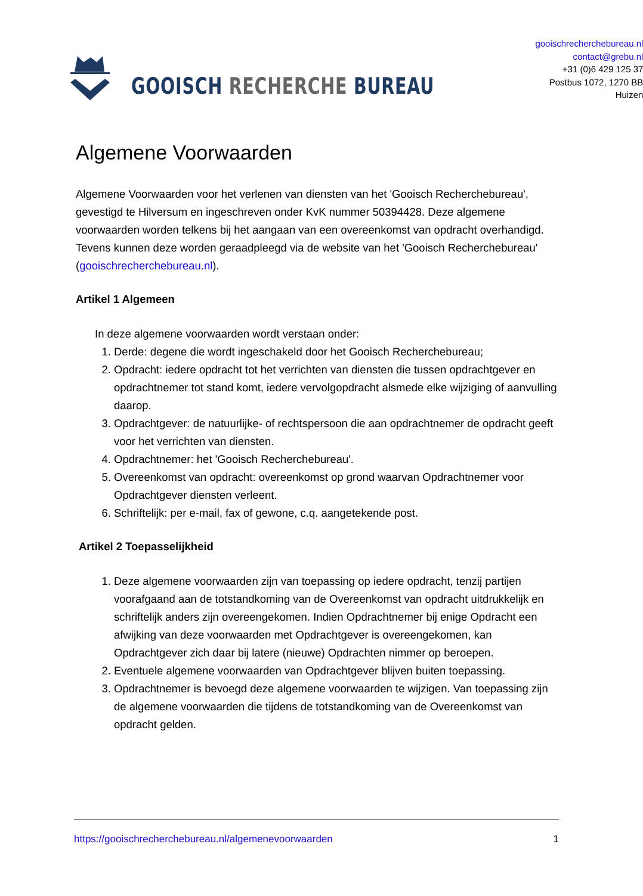GOOISCH RECHERCHE BUREAU
gooischrecherchebureau.nl
contact@grebu.nl
+31 (0)6 429 125 37
Postbus 1072, 1270 BB Huizen
Algemene Voorwaarden
Algemene Voorwaarden voor het verlenen van diensten van het 'Gooisch Recherchebureau', gevestigd te Hilversum en ingeschreven onder KvK nummer 50394428. Deze algemene voorwaarden worden telkens bij het aangaan van een overeenkomst van opdracht overhandigd. Tevens kunnen deze worden geraadpleegd via de website van het 'Gooisch Recherchebureau' (gooischrecherchebureau.nl).
Artikel 1 Algemeen
In deze algemene voorwaarden wordt verstaan onder:
1. Derde: degene die wordt ingeschakeld door het Gooisch Recherchebureau;
2. Opdracht: iedere opdracht tot het verrichten van diensten die tussen opdrachtgever en opdrachtnemer tot stand komt, iedere vervolgopdracht alsmede elke wijziging of aanvulling daarop.
3. Opdrachtgever: de natuurlijke- of rechtspersoon die aan opdrachtnemer de opdracht geeft voor het verrichten van diensten.
4. Opdrachtnemer: het 'Gooisch Recherchebureau'.
5. Overeenkomst van opdracht: overeenkomst op grond waarvan Opdrachtnemer voor Opdrachtgever diensten verleent.
6. Schriftelijk: per e-mail, fax of gewone, c.q. aangetekende post.
Artikel 2 Toepasselijkheid
1. Deze algemene voorwaarden zijn van toepassing op iedere opdracht, tenzij partijen voorafgaand aan de totstandkoming van de Overeenkomst van opdracht uitdrukkelijk en schriftelijk anders zijn overeengekomen. Indien Opdrachtnemer bij enige Opdracht een afwijking van deze voorwaarden met Opdrachtgever is overeengekomen, kan Opdrachtgever zich daar bij latere (nieuwe) Opdrachten nimmer op beroepen.
2. Eventuele algemene voorwaarden van Opdrachtgever blijven buiten toepassing.
3. Opdrachtnemer is bevoegd deze algemene voorwaarden te wijzigen. Van toepassing zijn de algemene voorwaarden die tijdens de totstandkoming van de Overeenkomst van opdracht gelden.
https://gooischrecherchebureau.nl/algemenevoorwaarden 1